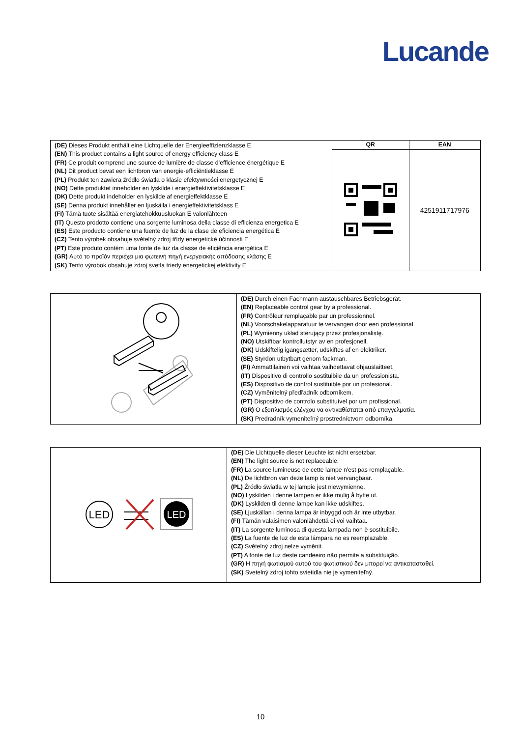Lucande
| (DE) Dieses Produkt enthält eine Lichtquelle der Energieeffizienzklasse E (EN) This product contains a light source of energy efficiency class E (FR) Ce produit comprend une source de lumière de classe d’efficience énergétique E (NL) Dit product bevat een lichtbron van energie-efficiëntieklasse E (PL) Produkt ten zawiera źródło światła o klasie efektywności energetycznej E (NO) Dette produktet inneholder en lyskilde i energieffektivitetsklasse E (DK) Dette produkt indeholder en lyskilde af energieffektklasse E (SE) Denna produkt innehåller en ljuskälla i energieffektivitetsklass E (FI) Tämä tuote sisältää energiatehokkuusluokan E valonlähteen (IT) Questo prodotto contiene una sorgente luminosa della classe di efficienza energetica E (ES) Este producto contiene una fuente de luz de la clase de eficiencia energética E (CZ) Tento výrobek obsahuje světelný zdroj třídy energetické účinnosti E (PT) Este produto contém uma fonte de luz da classe de eficiência energética E (GR) Αυτό το προϊόν περιέχει μια φωτεινή πηγή ενεργειακής απόδοσης κλάσης E (SK) Tento výrobok obsahuje zdroj svetla triedy energetickej efektivity E | QR | EAN |
| | | 4251911717976 |
| | (DE) Durch einen Fachmann austauschbares Betriebsgerät. (EN) Replaceable control gear by a professional. (FR) Contrôleur remplaçable par un professionnel. (NL) Voorschakelapparatuur te vervangen door een professional. (PL) Wymienny układ sterujący przez profesjonalistę. (NO) Utskiftbar kontrollutstyr av en profesjonell. (DK) Udskiftelig igangsætter, udskiftes af en elektriker. (SE) Styrdon utbytbart genom fackman. (FI) Ammattilainen voi vaihtaa vaihdettavat ohjauslaitteet. (IT) Dispositivo di controllo sostituibile da un professionista. (ES) Dispositivo de control sustituible por un profesional. (CZ) Vyměnitelný předřadník odborníkem. (PT) Dispositivo de controlo substituível por um profissional. (GR) Ο εξοπλισμός ελέγχου να αντικαθίσταται από επαγγελματία. (SK) Predradník vymeniteľný prostredníctvom odborníka. |
| LED LED | (DE) Die Lichtquelle dieser Leuchte ist nicht ersetzbar. (EN) The light source is not replaceable. (FR) La source lumineuse de cette lampe n'est pas remplaçable. (NL) De lichtbron van deze lamp is niet vervangbaar. (PL) Źródło światła w tej lampie jest niewymienne. (NO) Lyskilden i denne lampen er ikke mulig å bytte ut. (DK) Lyskilden til denne lampe kan ikke udskiftes. (SE) Ljuskällan i denna lampa är inbyggd och är inte utbytbar. (FI) Tämän valaisimen valonlähdettä ei voi vaihtaa. (IT) La sorgente luminosa di questa lampada non è sostituibile. (ES) La fuente de luz de esta lámpara no es reemplazable. (CZ) Světelný zdroj nelze vyměnit. (PT) A fonte de luz deste candeeiro não permite a substituição. (GR) Η πηγή φωτισμού αυτού του φωτιστικού δεν μπορεί να αντικατασταθεί. (SK) Svetelný zdroj tohto svietidla nie je vymeniteľný. |
10